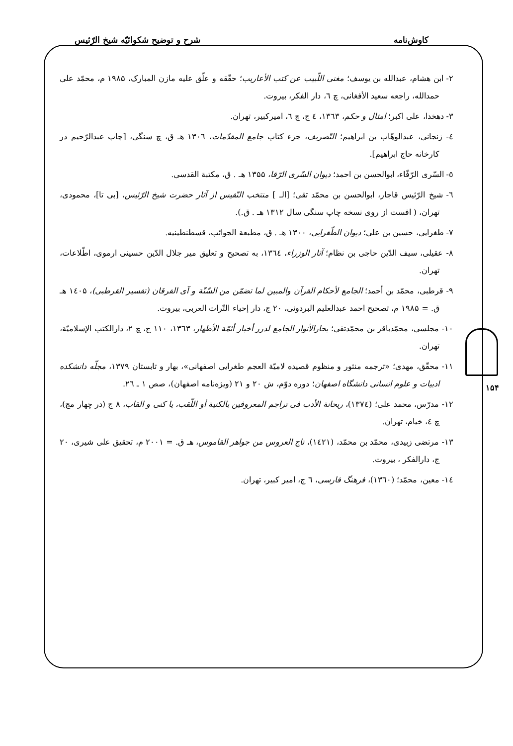کاوش‌نامه شرح و توضیح شکوائیّه شیخ الرّئیس
۲- ابن هشام، عبدالله بن یوسف؛ مغنی اللّبیب عن کتب الأعاریب؛ حقّقه و علّق علیه مازن المبارک، ۱۹۸۵ م، محمّد علی حمدالله، راجعه سعید الأفغانی، چ ٦، دار الفکر، بیروت.
۳- دهخدا، علی اکبر؛ امثال و حکم، ۱۳٦۳، ٤ ج، چ ٦، امیرکبیر، تهران.
٤- زنجانی، عبدالوهّاب بن ابراهیم؛ التّصریف، جزء کتاب جامع المقدّمات، ۱۳۰٦ هـ ق، چ سنگی، [چاپ عبدالرّحیم در کارخانه حاج ابراهیم].
٥- السّری الرّفّاء، ابوالحسن بن احمد؛ دیوان السّری الرّفا، ۱۳۵۵ هـ . ق، مکتبة القدسی.
٦- شیخ الرّئیس قاجار، ابوالحسن بن محمّد تقی؛ [الـ ] منتخب النّفیس از آثار حضرت شیخ الرّئیس، [بی تا]، محمودی، تهران، ( افست از روی نسخه چاپ سنگی سال ۱۳۱۲ هـ . ق.).
۷- طغرایی، حسین بن علی؛ دیوان الطّغرایی، ۱۳۰۰ هـ . ق، مطبعة الجوائب، قسطنطینیه.
۸- عقیلی، سیف الدّین حاجی بن نظام؛ آثار الوزراء، ۱۳٦٤، به تصحیح و تعلیق میر جلال الدّین حسینی ارموی، اطّلاعات، تهران.
۹- قرطبی، محمّد بن أحمد؛ الجامع لأحکام القرآن والمبین لما تضمّن من السّنّة و آی الفرقان (تفسیر القرطبی)، ۱٤۰۵ هـ ق. = ۱۹۸۵ م، تصحیح احمد عبدالعلیم البردونی، ۲۰ ج، دار إحیاء التّراث العربی، بیروت.
۱۰- مجلسی، محمّدباقر بن محمّدتقی؛ بحارالأنوار الجامع لدرر أخبار أئمّة الأطهار، ۱۳٦۳، ۱۱۰ ج، چ ۲، دارالکتب الإسلامیّة، تهران.
۱۱- محقّق، مهدی؛ «ترجمه منثور و منظوم قصیده لامیّة العجم طغرایی اصفهانی»، بهار و تابستان ۱۳۷۹، مجلّه دانشکده ادبیات و علوم انسانی دانشگاه اصفهان؛ دوره دوّم، ش ۲۰ و ۲۱ (ویژه‌نامه اصفهان)، صص ۱ ـ ۲٦.
۱۲- مدرّس، محمد علی؛ (۱۳۷٤)، ریحانة الأدب فی تراجم المعروفین بالکنیة أو اللّقب، یا کنی و القاب، ۸ ج (در چهار مج)، چ ٤، خیام، تهران.
۱۳- مرتضی زبیدی، محمّد بن محمّد، (۱٤۲۱)، تاج العروس من جواهر القاموس، هـ ق. = ۲۰۰۱ م، تحقیق علی شیری، ۲۰ ج، دارالفکر ، بیروت.
۱٤- معین، محمّد؛ (۱۳٦۰)، فرهنگ فارسی، ٦ ج، امیر کبیر، تهران.
۱۵۴